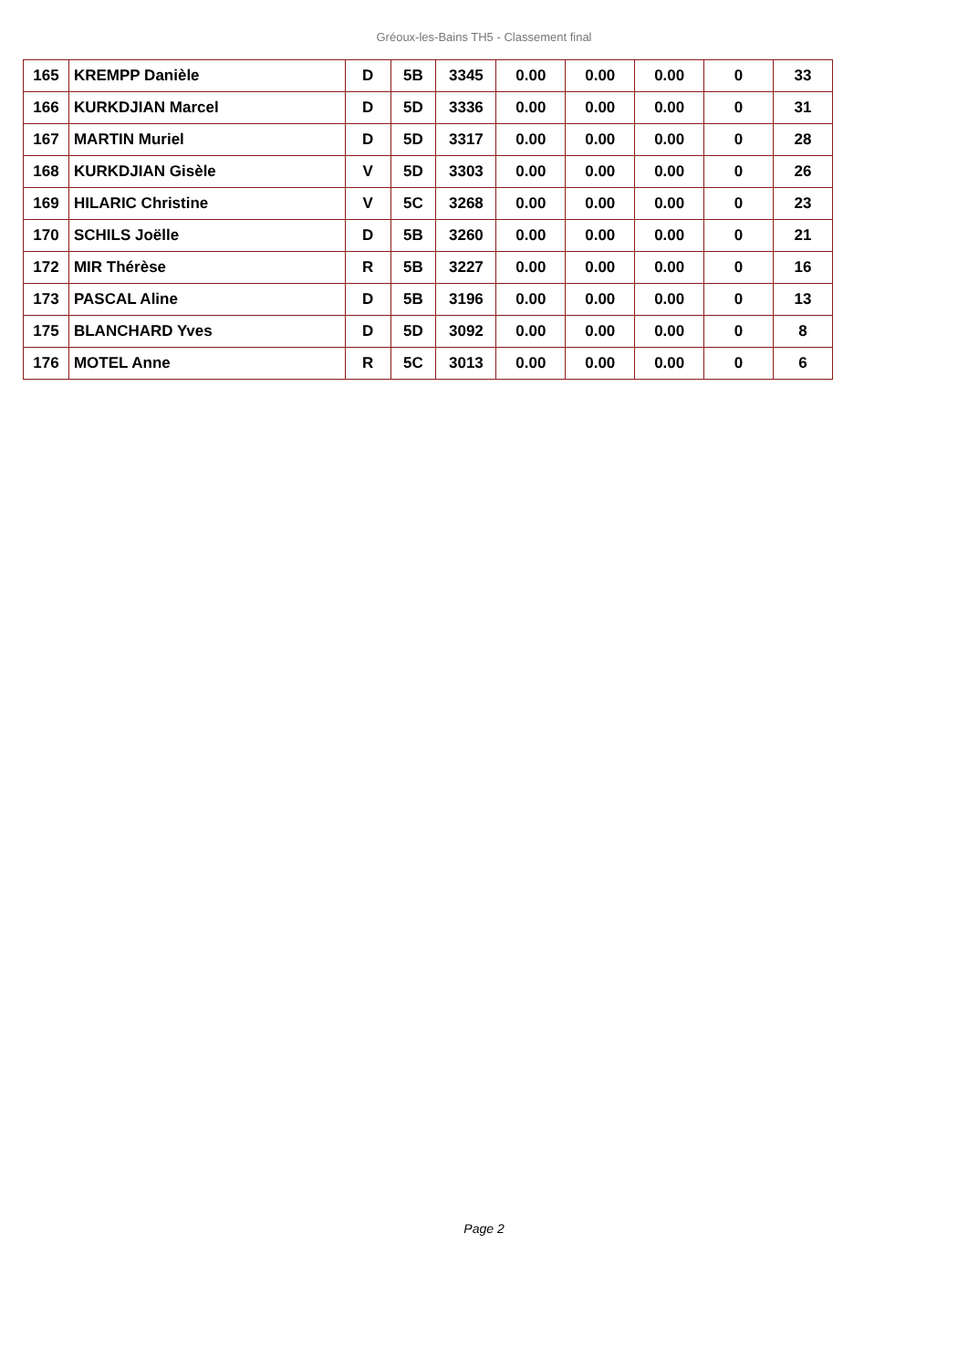Gréoux-les-Bains TH5 - Classement final
| 165 | KREMPP Danièle | D | 5B | 3345 | 0.00 | 0.00 | 0.00 | 0 | 33 |
| 166 | KURKDJIAN Marcel | D | 5D | 3336 | 0.00 | 0.00 | 0.00 | 0 | 31 |
| 167 | MARTIN Muriel | D | 5D | 3317 | 0.00 | 0.00 | 0.00 | 0 | 28 |
| 168 | KURKDJIAN Gisèle | V | 5D | 3303 | 0.00 | 0.00 | 0.00 | 0 | 26 |
| 169 | HILARIC Christine | V | 5C | 3268 | 0.00 | 0.00 | 0.00 | 0 | 23 |
| 170 | SCHILS Joëlle | D | 5B | 3260 | 0.00 | 0.00 | 0.00 | 0 | 21 |
| 172 | MIR Thérèse | R | 5B | 3227 | 0.00 | 0.00 | 0.00 | 0 | 16 |
| 173 | PASCAL Aline | D | 5B | 3196 | 0.00 | 0.00 | 0.00 | 0 | 13 |
| 175 | BLANCHARD Yves | D | 5D | 3092 | 0.00 | 0.00 | 0.00 | 0 | 8 |
| 176 | MOTEL Anne | R | 5C | 3013 | 0.00 | 0.00 | 0.00 | 0 | 6 |
Page 2